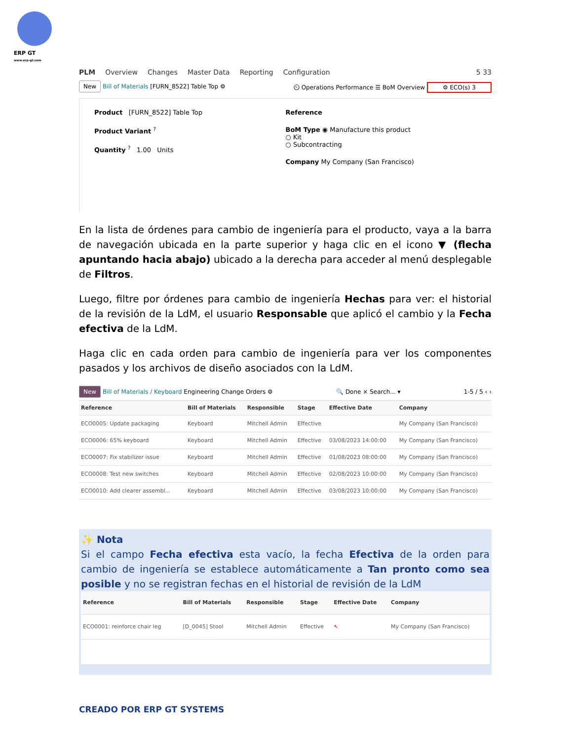ERP GT
www.erp-gt.com
PLM Overview Changes Master Data Reporting Configuration 5 33
New Bill of Materials [FURN_8522] Table Top ⚙ ⏲ Operations Performance ☰ BoM Overview ⚙ ECO(s) 3
Product [FURN_8522] Table Top
Product Variant <sup>?</sup>
Quantity <sup>?</sup> 1.00 Units
Reference
BoM Type ◉ Manufacture this product
○ Kit
○ Subcontracting
Company My Company (San Francisco)
En la lista de órdenes para cambio de ingeniería para el producto, vaya a la barra de navegación ubicada en la parte superior y haga clic en el icono ▼ (flecha apuntando hacia abajo) ubicado a la derecha para acceder al menú desplegable de Filtros.
Luego, filtre por órdenes para cambio de ingeniería Hechas para ver: el historial de la revisión de la LdM, el usuario Responsable que aplicó el cambio y la Fecha efectiva de la LdM.
Haga clic en cada orden para cambio de ingeniería para ver los componentes pasados y los archivos de diseño asociados con la LdM.
New Bill of Materials / Keyboard Engineering Change Orders ⚙ 🔍 Done × Search... ▾ 1-5 / 5 ‹ ›
| Reference | Bill of Materials | Responsible | Stage | Effective Date | Company |
| --- | --- | --- | --- | --- | --- |
| ECO0005: Update packaging | Keyboard | Mitchell Admin | Effective | | My Company (San Francisco) |
| ECO0006: 65% keyboard | Keyboard | Mitchell Admin | Effective | 03/08/2023 14:00:00 | My Company (San Francisco) |
| ECO0007: Fix stabilizer issue | Keyboard | Mitchell Admin | Effective | 01/08/2023 08:00:00 | My Company (San Francisco) |
| ECO0008: Test new switches | Keyboard | Mitchell Admin | Effective | 02/08/2023 10:00:00 | My Company (San Francisco) |
| ECO0010: Add clearer assembl... | Keyboard | Mitchell Admin | Effective | 03/08/2023 10:00:00 | My Company (San Francisco) |
✨ Nota
Si el campo Fecha efectiva esta vacío, la fecha Efectiva de la orden para cambio de ingeniería se establece automáticamente a Tan pronto como sea posible y no se registran fechas en el historial de revisión de la LdM
| Reference | Bill of Materials | Responsible | Stage | Effective Date | Company |
| --- | --- | --- | --- | --- | --- |
| ECO0001: reinforce chair leg | [D_0045] Stool | Mitchell Admin | Effective | ↖ | My Company (San Francisco) |
CREADO POR ERP GT SYSTEMS